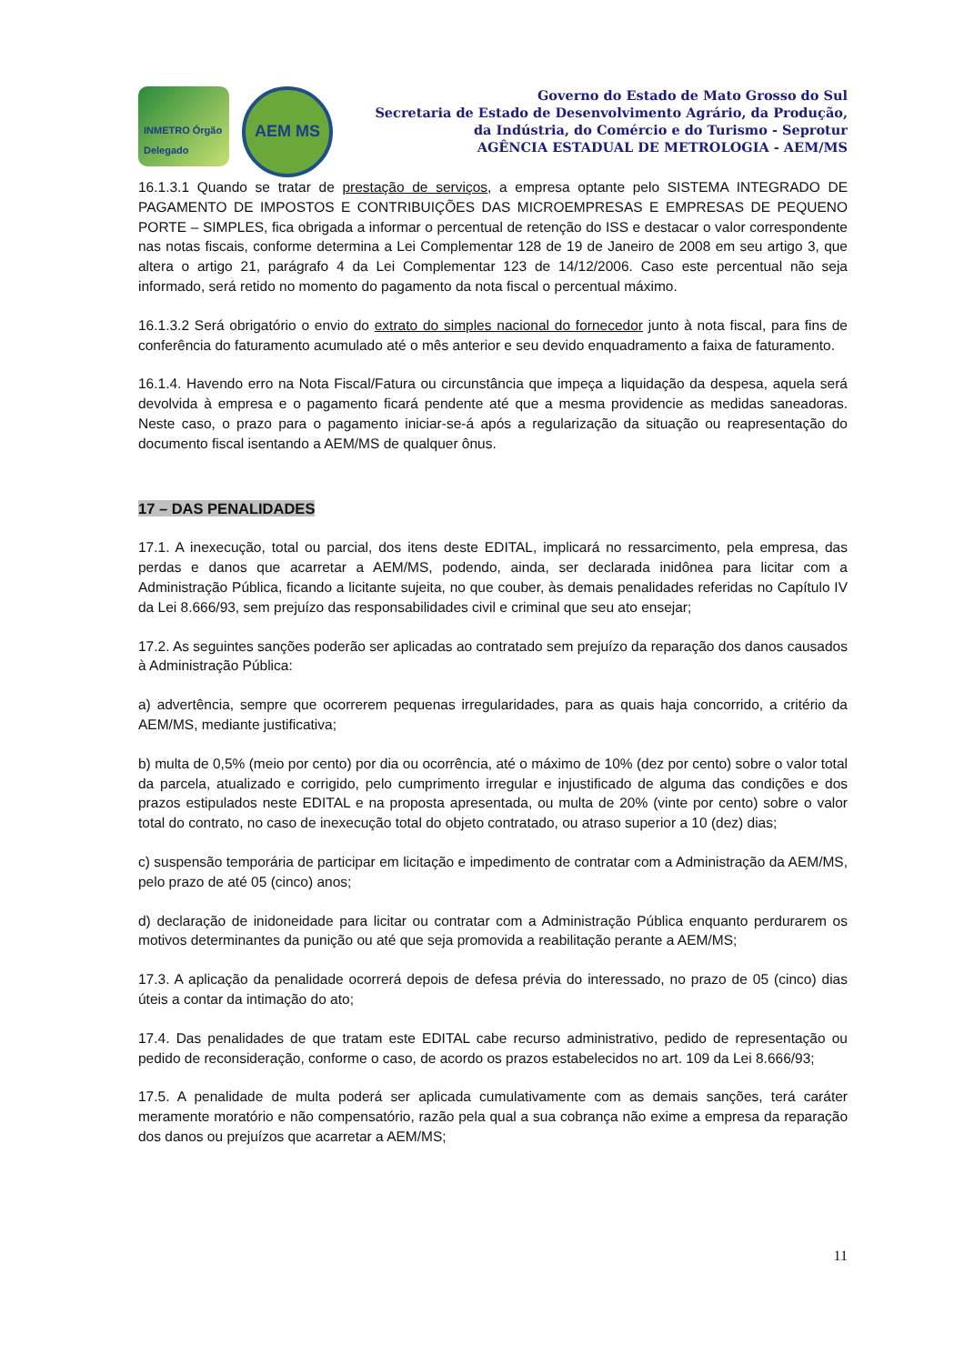INMETRO Órgão Delegado
AEM MS
Governo do Estado de Mato Grosso do Sul
Secretaria de Estado de Desenvolvimento Agrário, da Produção,
da Indústria, do Comércio e do Turismo - Seprotur
AGÊNCIA ESTADUAL DE METROLOGIA - AEM/MS
16.1.3.1 Quando se tratar de prestação de serviços, a empresa optante pelo SISTEMA INTEGRADO DE PAGAMENTO DE IMPOSTOS E CONTRIBUIÇÕES DAS MICROEMPRESAS E EMPRESAS DE PEQUENO PORTE – SIMPLES, fica obrigada a informar o percentual de retenção do ISS e destacar o valor correspondente nas notas fiscais, conforme determina a Lei Complementar 128 de 19 de Janeiro de 2008 em seu artigo 3, que altera o artigo 21, parágrafo 4 da Lei Complementar 123 de 14/12/2006. Caso este percentual não seja informado, será retido no momento do pagamento da nota fiscal o percentual máximo.
16.1.3.2 Será obrigatório o envio do extrato do simples nacional do fornecedor junto à nota fiscal, para fins de conferência do faturamento acumulado até o mês anterior e seu devido enquadramento a faixa de faturamento.
16.1.4. Havendo erro na Nota Fiscal/Fatura ou circunstância que impeça a liquidação da despesa, aquela será devolvida à empresa e o pagamento ficará pendente até que a mesma providencie as medidas saneadoras. Neste caso, o prazo para o pagamento iniciar-se-á após a regularização da situação ou reapresentação do documento fiscal isentando a AEM/MS de qualquer ônus.
17 – DAS PENALIDADES
17.1. A inexecução, total ou parcial, dos itens deste EDITAL, implicará no ressarcimento, pela empresa, das perdas e danos que acarretar a AEM/MS, podendo, ainda, ser declarada inidônea para licitar com a Administração Pública, ficando a licitante sujeita, no que couber, às demais penalidades referidas no Capítulo IV da Lei 8.666/93, sem prejuízo das responsabilidades civil e criminal que seu ato ensejar;
17.2. As seguintes sanções poderão ser aplicadas ao contratado sem prejuízo da reparação dos danos causados à Administração Pública:
a) advertência, sempre que ocorrerem pequenas irregularidades, para as quais haja concorrido, a critério da AEM/MS, mediante justificativa;
b) multa de 0,5% (meio por cento) por dia ou ocorrência, até o máximo de 10% (dez por cento) sobre o valor total da parcela, atualizado e corrigido, pelo cumprimento irregular e injustificado de alguma das condições e dos prazos estipulados neste EDITAL e na proposta apresentada, ou multa de 20% (vinte por cento) sobre o valor total do contrato, no caso de inexecução total do objeto contratado, ou atraso superior a 10 (dez) dias;
c) suspensão temporária de participar em licitação e impedimento de contratar com a Administração da AEM/MS, pelo prazo de até 05 (cinco) anos;
d) declaração de inidoneidade para licitar ou contratar com a Administração Pública enquanto perdurarem os motivos determinantes da punição ou até que seja promovida a reabilitação perante a AEM/MS;
17.3. A aplicação da penalidade ocorrerá depois de defesa prévia do interessado, no prazo de 05 (cinco) dias úteis a contar da intimação do ato;
17.4. Das penalidades de que tratam este EDITAL cabe recurso administrativo, pedido de representação ou pedido de reconsideração, conforme o caso, de acordo os prazos estabelecidos no art. 109 da Lei 8.666/93;
17.5. A penalidade de multa poderá ser aplicada cumulativamente com as demais sanções, terá caráter meramente moratório e não compensatório, razão pela qual a sua cobrança não exime a empresa da reparação dos danos ou prejuízos que acarretar a AEM/MS;
11